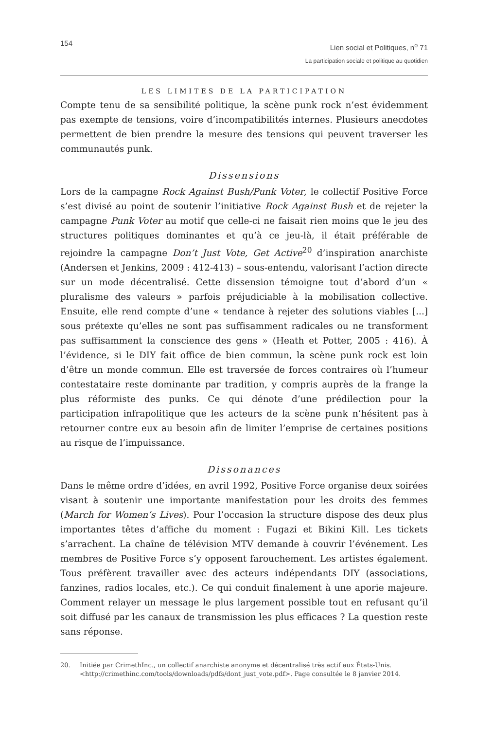154
Lien social et Politiques, n<sup>o</sup> 71
La participation sociale et politique au quotidien
LES LIMITES DE LA PARTICIPATION
Compte tenu de sa sensibilité politique, la scène punk rock n’est évidemment pas exempte de tensions, voire d’incompatibilités internes. Plusieurs anecdotes permettent de bien prendre la mesure des tensions qui peuvent traverser les communautés punk.
Dissensions
Lors de la campagne Rock Against Bush/Punk Voter, le collectif Positive Force s’est divisé au point de soutenir l’initiative Rock Against Bush et de rejeter la campagne Punk Voter au motif que celle-ci ne faisait rien moins que le jeu des structures politiques dominantes et qu’à ce jeu-là, il était préférable de rejoindre la campagne Don’t Just Vote, Get Active<sup>20</sup> d’inspiration anarchiste (Andersen et Jenkins, 2009 : 412-413) – sous-entendu, valorisant l’action directe sur un mode décentralisé. Cette dissension témoigne tout d’abord d’un « pluralisme des valeurs » parfois préjudiciable à la mobilisation collective. Ensuite, elle rend compte d’une « tendance à rejeter des solutions viables [...] sous prétexte qu’elles ne sont pas suffisamment radicales ou ne transforment pas suffisamment la conscience des gens » (Heath et Potter, 2005 : 416). À l’évidence, si le DIY fait office de bien commun, la scène punk rock est loin d’être un monde commun. Elle est traversée de forces contraires où l’humeur contestataire reste dominante par tradition, y compris auprès de la frange la plus réformiste des punks. Ce qui dénote d’une prédilection pour la participation infrapolitique que les acteurs de la scène punk n’hésitent pas à retourner contre eux au besoin afin de limiter l’emprise de certaines positions au risque de l’impuissance.
Dissonances
Dans le même ordre d’idées, en avril 1992, Positive Force organise deux soirées visant à soutenir une importante manifestation pour les droits des femmes (March for Women’s Lives). Pour l’occasion la structure dispose des deux plus importantes têtes d’affiche du moment : Fugazi et Bikini Kill. Les tickets s’arrachent. La chaîne de télévision MTV demande à couvrir l’événement. Les membres de Positive Force s’y opposent farouchement. Les artistes également. Tous préfèrent travailler avec des acteurs indépendants DIY (associations, fanzines, radios locales, etc.). Ce qui conduit finalement à une aporie majeure. Comment relayer un message le plus largement possible tout en refusant qu’il soit diffusé par les canaux de transmission les plus efficaces ? La question reste sans réponse.
20. Initiée par CrimethInc., un collectif anarchiste anonyme et décentralisé très actif aux États-Unis. <http://crimethinc.com/tools/downloads/pdfs/dont_just_vote.pdf>. Page consultée le 8 janvier 2014.